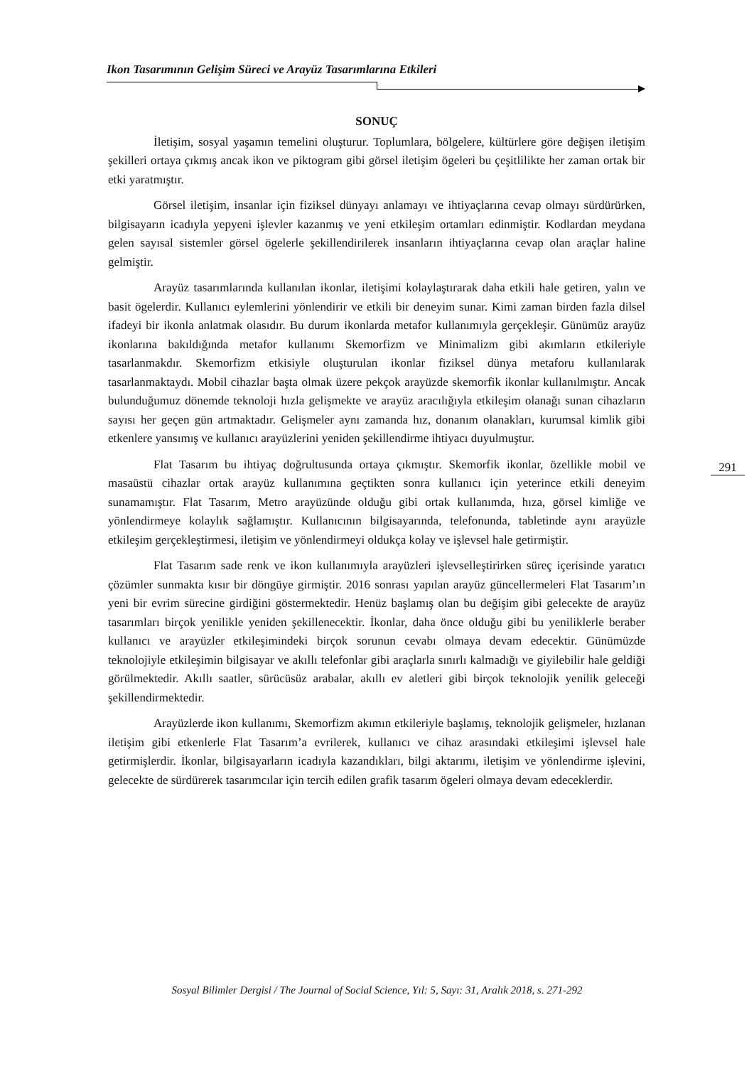Ikon Tasarımının Gelişim Süreci ve Arayüz Tasarımlarına Etkileri
SONUÇ
İletişim, sosyal yaşamın temelini oluşturur. Toplumlara, bölgelere, kültürlere göre değişen iletişim şekilleri ortaya çıkmış ancak ikon ve piktogram gibi görsel iletişim ögeleri bu çeşitlilikte her zaman ortak bir etki yaratmıştır.
Görsel iletişim, insanlar için fiziksel dünyayı anlamayı ve ihtiyaçlarına cevap olmayı sürdürürken, bilgisayarın icadıyla yepyeni işlevler kazanmış ve yeni etkileşim ortamları edinmiştir. Kodlardan meydana gelen sayısal sistemler görsel ögelerle şekillendirilerek insanların ihtiyaçlarına cevap olan araçlar haline gelmiştir.
Arayüz tasarımlarında kullanılan ikonlar, iletişimi kolaylaştırarak daha etkili hale getiren, yalın ve basit ögelerdir. Kullanıcı eylemlerini yönlendirir ve etkili bir deneyim sunar. Kimi zaman birden fazla dilsel ifadeyi bir ikonla anlatmak olasıdır. Bu durum ikonlarda metafor kullanımıyla gerçekleşir. Günümüz arayüz ikonlarına bakıldığında metafor kullanımı Skemorfizm ve Minimalizm gibi akımların etkileriyle tasarlanmakdır. Skemorfizm etkisiyle oluşturulan ikonlar fiziksel dünya metaforu kullanılarak tasarlanmaktaydı. Mobil cihazlar başta olmak üzere pekçok arayüzde skemorfik ikonlar kullanılmıştır. Ancak bulunduğumuz dönemde teknoloji hızla gelişmekte ve arayüz aracılığıyla etkileşim olanağı sunan cihazların sayısı her geçen gün artmaktadır. Gelişmeler aynı zamanda hız, donanım olanakları, kurumsal kimlik gibi etkenlere yansımış ve kullanıcı arayüzlerini yeniden şekillendirme ihtiyacı duyulmuştur.
Flat Tasarım bu ihtiyaç doğrultusunda ortaya çıkmıştır. Skemorfik ikonlar, özellikle mobil ve masaüstü cihazlar ortak arayüz kullanımına geçtikten sonra kullanıcı için yeterince etkili deneyim sunamamıştır. Flat Tasarım, Metro arayüzünde olduğu gibi ortak kullanımda, hıza, görsel kimliğe ve yönlendirmeye kolaylık sağlamıştır. Kullanıcının bilgisayarında, telefonunda, tabletinde aynı arayüzle etkileşim gerçekleştirmesi, iletişim ve yönlendirmeyi oldukça kolay ve işlevsel hale getirmiştir.
Flat Tasarım sade renk ve ikon kullanımıyla arayüzleri işlevselleştirirken süreç içerisinde yaratıcı çözümler sunmakta kısır bir döngüye girmiştir. 2016 sonrası yapılan arayüz güncellermeleri Flat Tasarım’ın yeni bir evrim sürecine girdiğini göstermektedir. Henüz başlamış olan bu değişim gibi gelecekte de arayüz tasarımları birçok yenilikle yeniden şekillenecektir. İkonlar, daha önce olduğu gibi bu yeniliklerle beraber kullanıcı ve arayüzler etkileşimindeki birçok sorunun cevabı olmaya devam edecektir. Günümüzde teknolojiyle etkileşimin bilgisayar ve akıllı telefonlar gibi araçlarla sınırlı kalmadığı ve giyilebilir hale geldiği görülmektedir. Akıllı saatler, sürücüsüz arabalar, akıllı ev aletleri gibi birçok teknolojik yenilik geleceği şekillendirmektedir.
Arayüzlerde ikon kullanımı, Skemorfizm akımın etkileriyle başlamış, teknolojik gelişmeler, hızlanan iletişim gibi etkenlerle Flat Tasarım’a evrilerek, kullanıcı ve cihaz arasındaki etkileşimi işlevsel hale getirmişlerdir. İkonlar, bilgisayarların icadıyla kazandıkları, bilgi aktarımı, iletişim ve yönlendirme işlevini, gelecekte de sürdürerek tasarımcılar için tercih edilen grafik tasarım ögeleri olmaya devam edeceklerdir.
291
Sosyal Bilimler Dergisi / The Journal of Social Science, Yıl: 5, Sayı: 31, Aralık 2018, s. 271-292